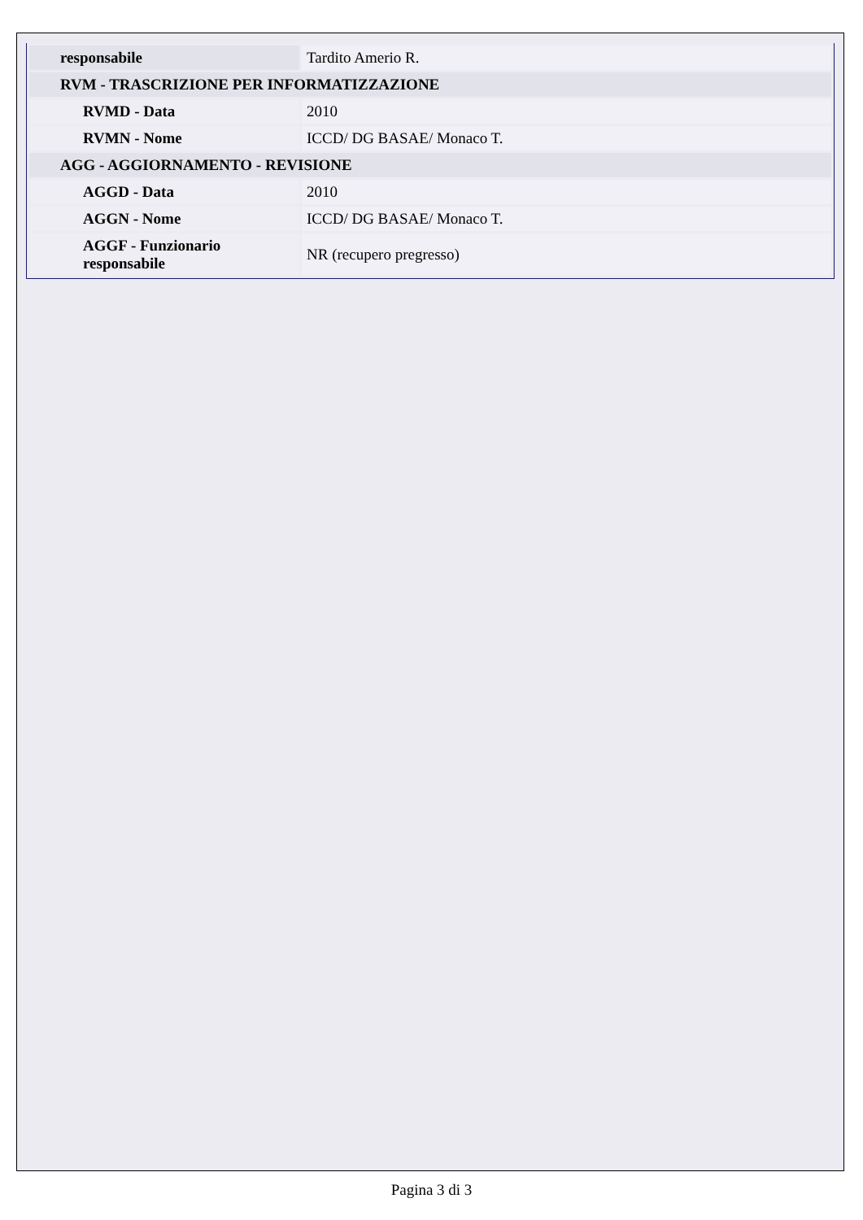| responsabile | Tardito Amerio R. |
| RVM - TRASCRIZIONE PER INFORMATIZZAZIONE | |
| RVMD - Data | 2010 |
| RVMN - Nome | ICCD/ DG BASAE/ Monaco T. |
| AGG - AGGIORNAMENTO - REVISIONE | |
| AGGD - Data | 2010 |
| AGGN - Nome | ICCD/ DG BASAE/ Monaco T. |
| AGGF - Funzionario responsabile | NR (recupero pregresso) |
Pagina 3 di 3